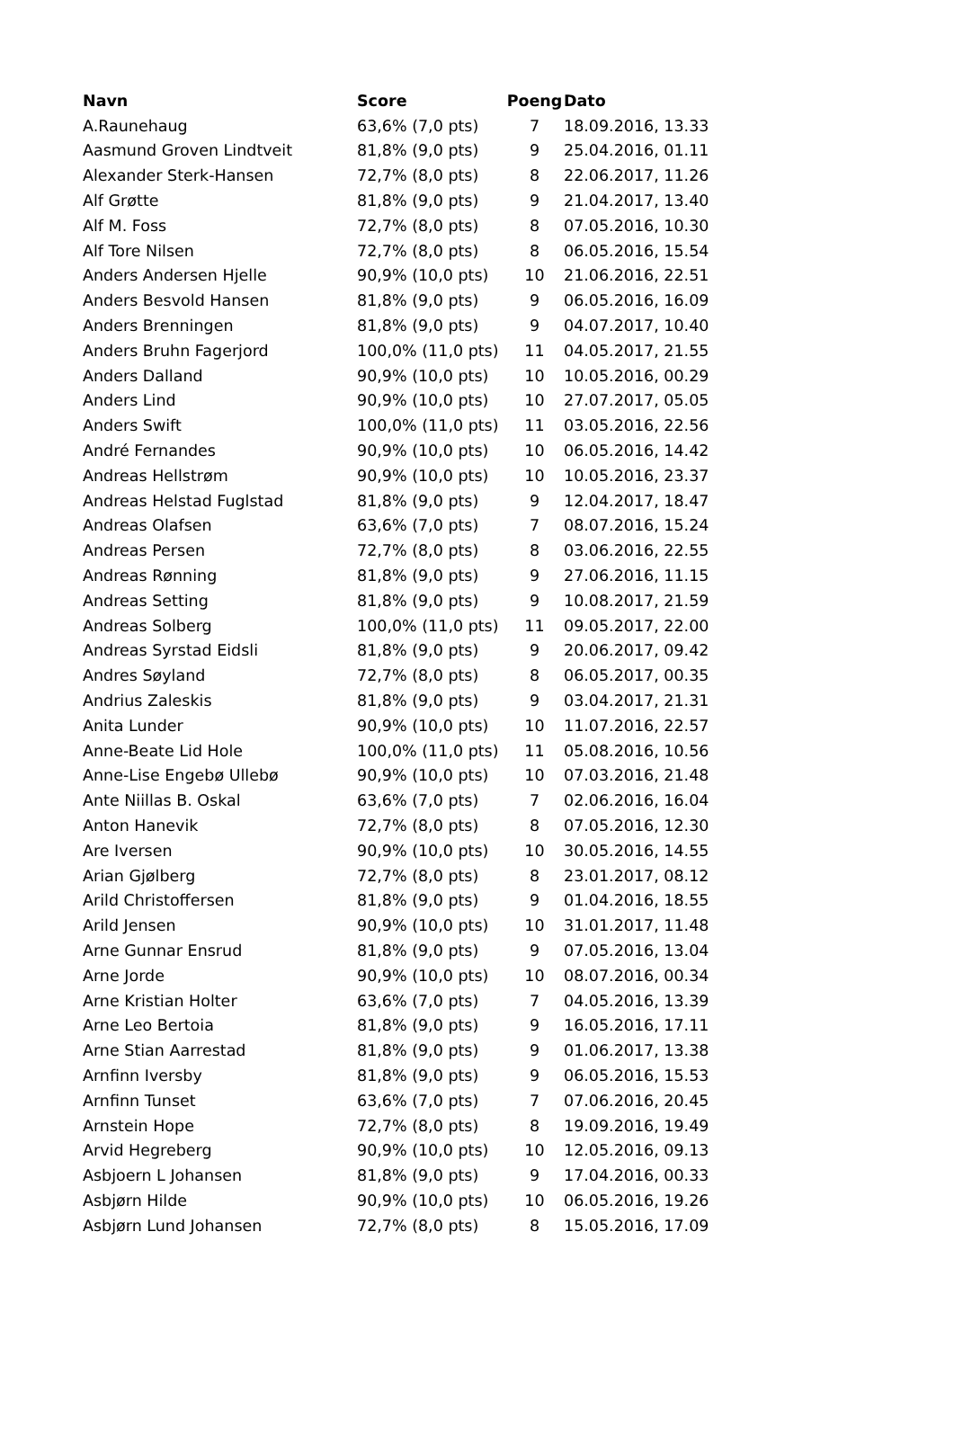| Navn | Score | Poeng | Dato |
| --- | --- | --- | --- |
| A.Raunehaug | 63,6% (7,0 pts) | 7 | 18.09.2016, 13.33 |
| Aasmund Groven Lindtveit | 81,8% (9,0 pts) | 9 | 25.04.2016, 01.11 |
| Alexander Sterk-Hansen | 72,7% (8,0 pts) | 8 | 22.06.2017, 11.26 |
| Alf Grøtte | 81,8% (9,0 pts) | 9 | 21.04.2017, 13.40 |
| Alf M. Foss | 72,7% (8,0 pts) | 8 | 07.05.2016, 10.30 |
| Alf Tore Nilsen | 72,7% (8,0 pts) | 8 | 06.05.2016, 15.54 |
| Anders Andersen Hjelle | 90,9% (10,0 pts) | 10 | 21.06.2016, 22.51 |
| Anders Besvold Hansen | 81,8% (9,0 pts) | 9 | 06.05.2016, 16.09 |
| Anders Brenningen | 81,8% (9,0 pts) | 9 | 04.07.2017, 10.40 |
| Anders Bruhn Fagerjord | 100,0% (11,0 pts) | 11 | 04.05.2017, 21.55 |
| Anders Dalland | 90,9% (10,0 pts) | 10 | 10.05.2016, 00.29 |
| Anders Lind | 90,9% (10,0 pts) | 10 | 27.07.2017, 05.05 |
| Anders Swift | 100,0% (11,0 pts) | 11 | 03.05.2016, 22.56 |
| André Fernandes | 90,9% (10,0 pts) | 10 | 06.05.2016, 14.42 |
| Andreas Hellstrøm | 90,9% (10,0 pts) | 10 | 10.05.2016, 23.37 |
| Andreas Helstad Fuglstad | 81,8% (9,0 pts) | 9 | 12.04.2017, 18.47 |
| Andreas Olafsen | 63,6% (7,0 pts) | 7 | 08.07.2016, 15.24 |
| Andreas Persen | 72,7% (8,0 pts) | 8 | 03.06.2016, 22.55 |
| Andreas Rønning | 81,8% (9,0 pts) | 9 | 27.06.2016, 11.15 |
| Andreas Setting | 81,8% (9,0 pts) | 9 | 10.08.2017, 21.59 |
| Andreas Solberg | 100,0% (11,0 pts) | 11 | 09.05.2017, 22.00 |
| Andreas Syrstad Eidsli | 81,8% (9,0 pts) | 9 | 20.06.2017, 09.42 |
| Andres Søyland | 72,7% (8,0 pts) | 8 | 06.05.2017, 00.35 |
| Andrius Zaleskis | 81,8% (9,0 pts) | 9 | 03.04.2017, 21.31 |
| Anita Lunder | 90,9% (10,0 pts) | 10 | 11.07.2016, 22.57 |
| Anne-Beate Lid Hole | 100,0% (11,0 pts) | 11 | 05.08.2016, 10.56 |
| Anne-Lise Engebø Ullebø | 90,9% (10,0 pts) | 10 | 07.03.2016, 21.48 |
| Ante Niillas B. Oskal | 63,6% (7,0 pts) | 7 | 02.06.2016, 16.04 |
| Anton Hanevik | 72,7% (8,0 pts) | 8 | 07.05.2016, 12.30 |
| Are Iversen | 90,9% (10,0 pts) | 10 | 30.05.2016, 14.55 |
| Arian Gjølberg | 72,7% (8,0 pts) | 8 | 23.01.2017, 08.12 |
| Arild Christoffersen | 81,8% (9,0 pts) | 9 | 01.04.2016, 18.55 |
| Arild Jensen | 90,9% (10,0 pts) | 10 | 31.01.2017, 11.48 |
| Arne Gunnar Ensrud | 81,8% (9,0 pts) | 9 | 07.05.2016, 13.04 |
| Arne Jorde | 90,9% (10,0 pts) | 10 | 08.07.2016, 00.34 |
| Arne Kristian Holter | 63,6% (7,0 pts) | 7 | 04.05.2016, 13.39 |
| Arne Leo Bertoia | 81,8% (9,0 pts) | 9 | 16.05.2016, 17.11 |
| Arne Stian Aarrestad | 81,8% (9,0 pts) | 9 | 01.06.2017, 13.38 |
| Arnfinn Iversby | 81,8% (9,0 pts) | 9 | 06.05.2016, 15.53 |
| Arnfinn Tunset | 63,6% (7,0 pts) | 7 | 07.06.2016, 20.45 |
| Arnstein Hope | 72,7% (8,0 pts) | 8 | 19.09.2016, 19.49 |
| Arvid Hegreberg | 90,9% (10,0 pts) | 10 | 12.05.2016, 09.13 |
| Asbjoern L Johansen | 81,8% (9,0 pts) | 9 | 17.04.2016, 00.33 |
| Asbjørn Hilde | 90,9% (10,0 pts) | 10 | 06.05.2016, 19.26 |
| Asbjørn Lund Johansen | 72,7% (8,0 pts) | 8 | 15.05.2016, 17.09 |